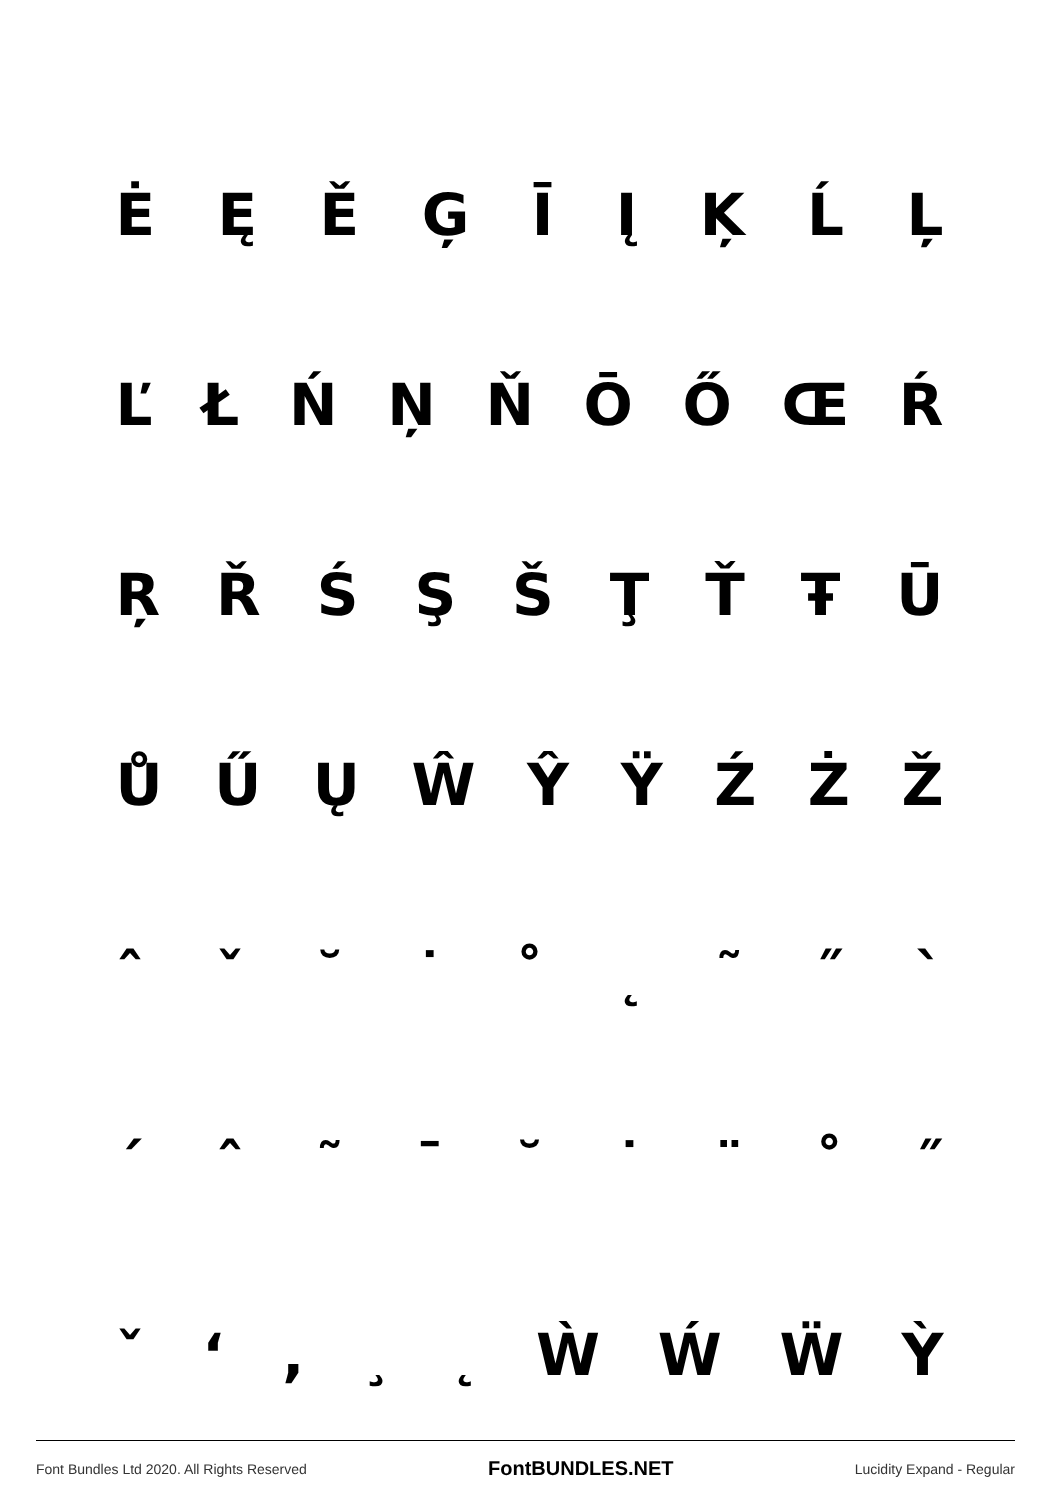ĖĘĚĢĪĮĶĹĻ
ĽŁŃŅŇŌŐŒŔ
ŖŘŚŞŠŢŤŦŪ
ŮŰŲŴŶŸŹŻŽ
ˆˇ ˘ ˙ ˚ ˛ ˜ ˝ `
´ ˆ ˜ ¯ ˘ ˙ ¨ ˚ ˝
ˇ ‘, ¸ ˛ ẀẂẄỲ
Font Bundles Ltd 2020. All Rights Reserved FontBUNDLES.NET Lucidity Expand - Regular